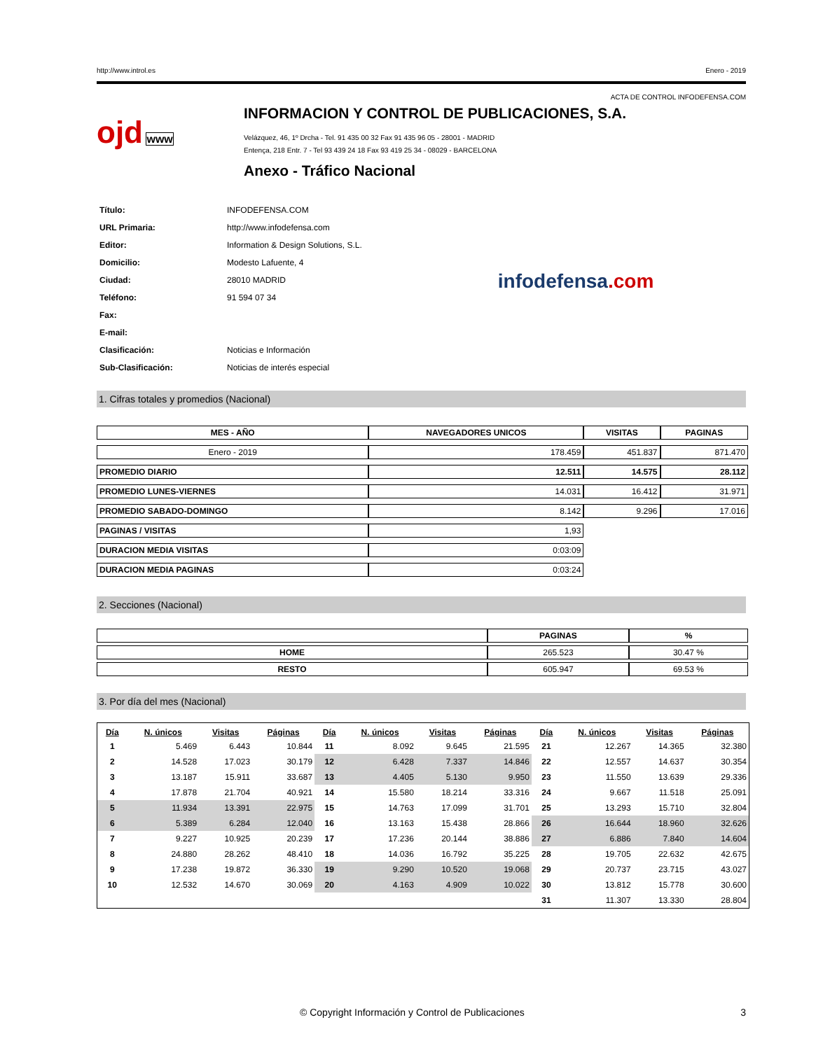http://www.introl.es Enero - 2019
ACTA DE CONTROL INFODEFENSA.COM
ojd www
INFORMACION Y CONTROL DE PUBLICACIONES, S.A.
Velázquez, 46, 1º Drcha - Tel. 91 435 00 32 Fax 91 435 96 05 - 28001 - MADRID
Entença, 218 Entr. 7 - Tel 93 439 24 18 Fax 93 419 25 34 - 08029 - BARCELONA
Anexo - Tráfico Nacional
| Título: | INFODEFENSA.COM |
| URL Primaria: | http://www.infodefensa.com |
| Editor: | Information & Design Solutions, S.L. |
| Domicilio: | Modesto Lafuente, 4 |
| Ciudad: | 28010 MADRID |
| Teléfono: | 91 594 07 34 |
| Fax: | |
| E-mail: | |
| Clasificación: | Noticias e Información |
| Sub-Clasificación: | Noticias de interés especial |
infodefensa.com
1. Cifras totales y promedios (Nacional)
| MES - AÑO | NAVEGADORES UNICOS | VISITAS | PAGINAS |
| --- | --- | --- | --- |
| Enero - 2019 | 178.459 | 451.837 | 871.470 |
| PROMEDIO DIARIO | 12.511 | 14.575 | 28.112 |
| PROMEDIO LUNES-VIERNES | 14.031 | 16.412 | 31.971 |
| PROMEDIO SABADO-DOMINGO | 8.142 | 9.296 | 17.016 |
| PAGINAS / VISITAS | 1,93 | | |
| DURACION MEDIA VISITAS | 0:03:09 | | |
| DURACION MEDIA PAGINAS | 0:03:24 | | |
2. Secciones (Nacional)
| | PAGINAS | % |
| --- | --- | --- |
| HOME | 265.523 | 30.47 % |
| RESTO | 605.947 | 69.53 % |
3. Por día del mes (Nacional)
| Día | N. únicos | Visitas | Páginas | Día | N. únicos | Visitas | Páginas | Día | N. únicos | Visitas | Páginas |
| --- | --- | --- | --- | --- | --- | --- | --- | --- | --- | --- | --- |
| 1 | 5.469 | 6.443 | 10.844 | 11 | 8.092 | 9.645 | 21.595 | 21 | 12.267 | 14.365 | 32.380 |
| 2 | 14.528 | 17.023 | 30.179 | 12 | 6.428 | 7.337 | 14.846 | 22 | 12.557 | 14.637 | 30.354 |
| 3 | 13.187 | 15.911 | 33.687 | 13 | 4.405 | 5.130 | 9.950 | 23 | 11.550 | 13.639 | 29.336 |
| 4 | 17.878 | 21.704 | 40.921 | 14 | 15.580 | 18.214 | 33.316 | 24 | 9.667 | 11.518 | 25.091 |
| 5 | 11.934 | 13.391 | 22.975 | 15 | 14.763 | 17.099 | 31.701 | 25 | 13.293 | 15.710 | 32.804 |
| 6 | 5.389 | 6.284 | 12.040 | 16 | 13.163 | 15.438 | 28.866 | 26 | 16.644 | 18.960 | 32.626 |
| 7 | 9.227 | 10.925 | 20.239 | 17 | 17.236 | 20.144 | 38.886 | 27 | 6.886 | 7.840 | 14.604 |
| 8 | 24.880 | 28.262 | 48.410 | 18 | 14.036 | 16.792 | 35.225 | 28 | 19.705 | 22.632 | 42.675 |
| 9 | 17.238 | 19.872 | 36.330 | 19 | 9.290 | 10.520 | 19.068 | 29 | 20.737 | 23.715 | 43.027 |
| 10 | 12.532 | 14.670 | 30.069 | 20 | 4.163 | 4.909 | 10.022 | 30 | 13.812 | 15.778 | 30.600 |
| | | | | | | | | 31 | 11.307 | 13.330 | 28.804 |
© Copyright Información y Control de Publicaciones 3